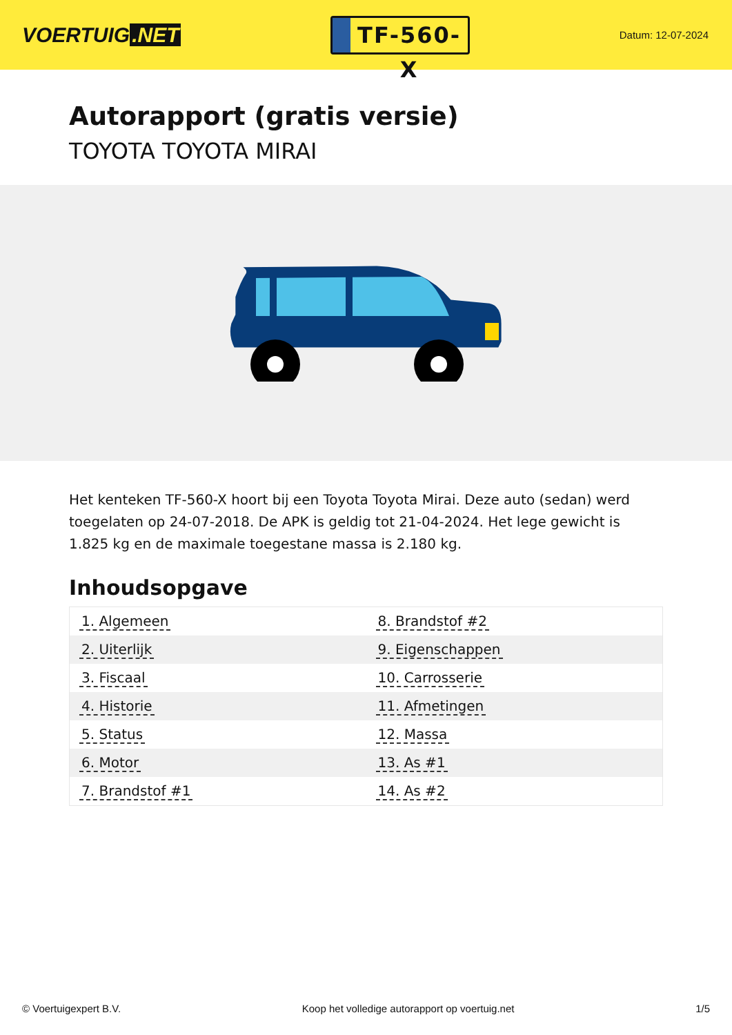VOERTUIG.NET
TF-560-X
Datum: 12-07-2024
Autorapport (gratis versie)
TOYOTA TOYOTA MIRAI
Het kenteken TF-560-X hoort bij een Toyota Toyota Mirai. Deze auto (sedan) werd toegelaten op 24-07-2018. De APK is geldig tot 21-04-2024. Het lege gewicht is 1.825 kg en de maximale toegestane massa is 2.180 kg.
Inhoudsopgave
| 1. Algemeen | 8. Brandstof #2 |
| 2. Uiterlijk | 9. Eigenschappen |
| 3. Fiscaal | 10. Carrosserie |
| 4. Historie | 11. Afmetingen |
| 5. Status | 12. Massa |
| 6. Motor | 13. As #1 |
| 7. Brandstof #1 | 14. As #2 |
© Voertuigexpert B.V. Koop het volledige autorapport op voertuig.net 1/5